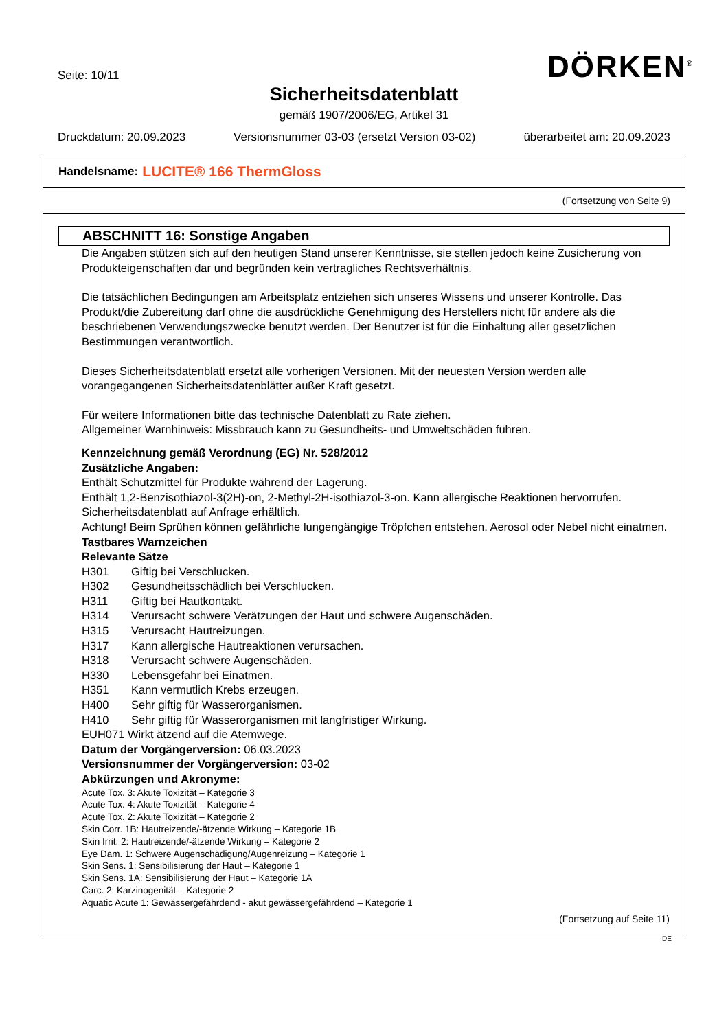Seite: 10/11 DÖRKEN<sup>®</sup>
Sicherheitsdatenblatt
gemäß 1907/2006/EG, Artikel 31
Druckdatum: 20.09.2023 Versionsnummer 03-03 (ersetzt Version 03-02) überarbeitet am: 20.09.2023
Handelsname: LUCITE® 166 ThermGloss
(Fortsetzung von Seite 9)
ABSCHNITT 16: Sonstige Angaben
Die Angaben stützen sich auf den heutigen Stand unserer Kenntnisse, sie stellen jedoch keine Zusicherung von Produkteigenschaften dar und begründen kein vertragliches Rechtsverhältnis.
Die tatsächlichen Bedingungen am Arbeitsplatz entziehen sich unseres Wissens und unserer Kontrolle. Das Produkt/die Zubereitung darf ohne die ausdrückliche Genehmigung des Herstellers nicht für andere als die beschriebenen Verwendungszwecke benutzt werden. Der Benutzer ist für die Einhaltung aller gesetzlichen Bestimmungen verantwortlich.
Dieses Sicherheitsdatenblatt ersetzt alle vorherigen Versionen. Mit der neuesten Version werden alle vorangegangenen Sicherheitsdatenblätter außer Kraft gesetzt.
Für weitere Informationen bitte das technische Datenblatt zu Rate ziehen.
Allgemeiner Warnhinweis: Missbrauch kann zu Gesundheits- und Umweltschäden führen.
Kennzeichnung gemäß Verordnung (EG) Nr. 528/2012
Zusätzliche Angaben:
Enthält Schutzmittel für Produkte während der Lagerung.
Enthält 1,2-Benzisothiazol-3(2H)-on, 2-Methyl-2H-isothiazol-3-on. Kann allergische Reaktionen hervorrufen. Sicherheitsdatenblatt auf Anfrage erhältlich.
Achtung! Beim Sprühen können gefährliche lungengängige Tröpfchen entstehen. Aerosol oder Nebel nicht einatmen.
Tastbares Warnzeichen
Relevante Sätze
H301 Giftig bei Verschlucken.
H302 Gesundheitsschädlich bei Verschlucken.
H311 Giftig bei Hautkontakt.
H314 Verursacht schwere Verätzungen der Haut und schwere Augenschäden.
H315 Verursacht Hautreizungen.
H317 Kann allergische Hautreaktionen verursachen.
H318 Verursacht schwere Augenschäden.
H330 Lebensgefahr bei Einatmen.
H351 Kann vermutlich Krebs erzeugen.
H400 Sehr giftig für Wasserorganismen.
H410 Sehr giftig für Wasserorganismen mit langfristiger Wirkung.
EUH071 Wirkt ätzend auf die Atemwege.
Datum der Vorgängerversion: 06.03.2023
Versionsnummer der Vorgängerversion: 03-02
Abkürzungen und Akronyme:
Acute Tox. 3: Akute Toxizität – Kategorie 3
Acute Tox. 4: Akute Toxizität – Kategorie 4
Acute Tox. 2: Akute Toxizität – Kategorie 2
Skin Corr. 1B: Hautreizende/-ätzende Wirkung – Kategorie 1B
Skin Irrit. 2: Hautreizende/-ätzende Wirkung – Kategorie 2
Eye Dam. 1: Schwere Augenschädigung/Augenreizung – Kategorie 1
Skin Sens. 1: Sensibilisierung der Haut – Kategorie 1
Skin Sens. 1A: Sensibilisierung der Haut – Kategorie 1A
Carc. 2: Karzinogenität – Kategorie 2
Aquatic Acute 1: Gewässergefährdend - akut gewässergefährdend – Kategorie 1
(Fortsetzung auf Seite 11)
DE